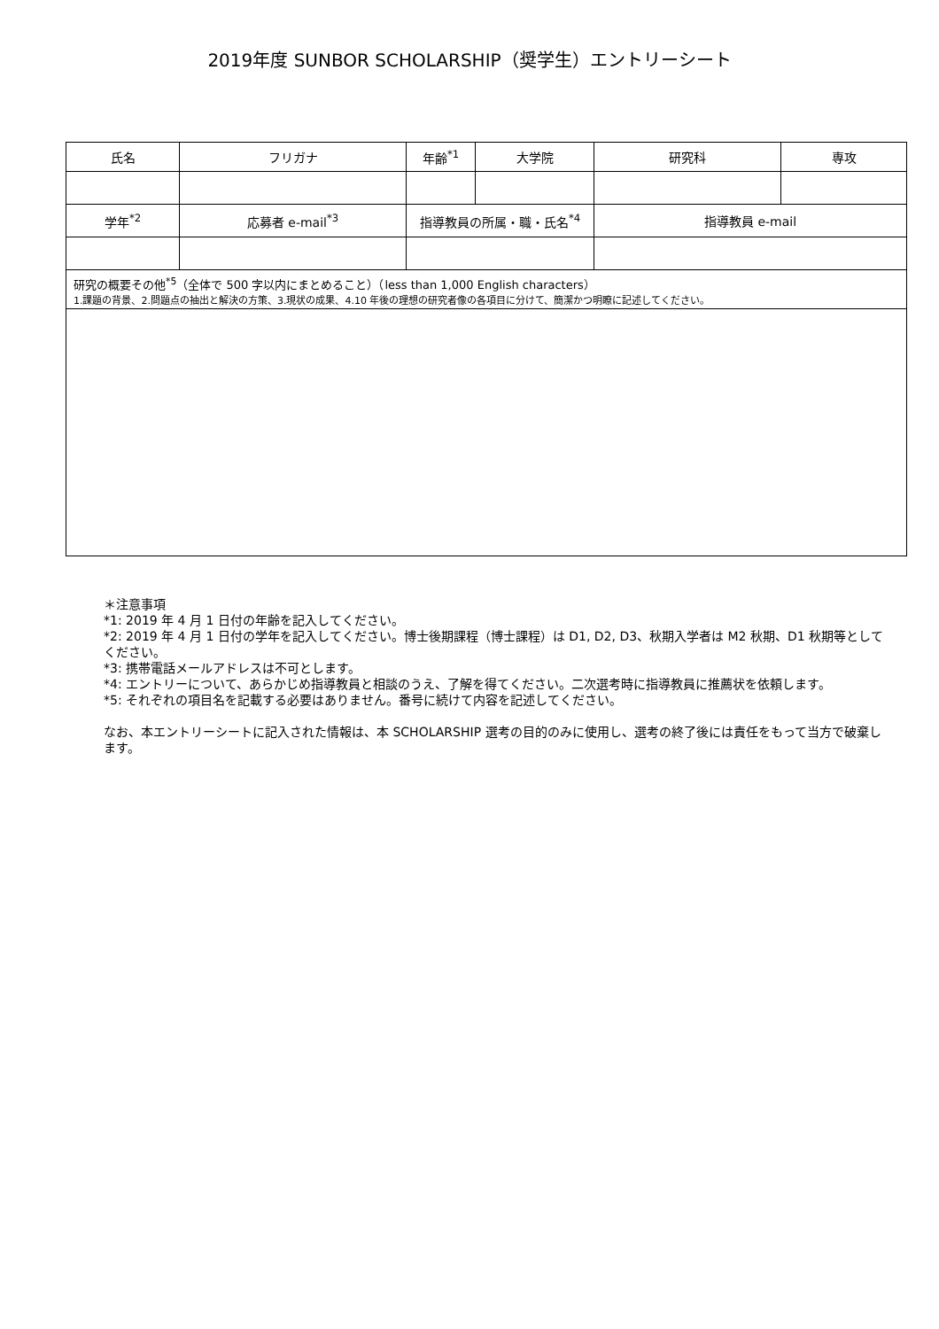2019年度 SUNBOR SCHOLARSHIP（奨学生）エントリーシート
| 氏名 | フリガナ | 年齢<sup>*1</sup> | 大学院 | 研究科 | 専攻 |
| --- | --- | --- | --- | --- | --- |
| 学年<sup>*2</sup> | 応募者 e-mail<sup>*3</sup> | 指導教員の所属・職・氏名<sup>*4</sup> | | 指導教員 e-mail | |
| 研究の概要その他<sup>*5</sup>（全体で 500 字以内にまとめること）（less than 1,000 English characters） 1.課題の背景、2.問題点の抽出と解決の方策、3.現状の成果、4.10 年後の理想の研究者像の各項目に分けて、簡潔かつ明瞭に記述してください。 | | | | | |
＊注意事項
*1: 2019 年 4 月 1 日付の年齢を記入してください。
*2: 2019 年 4 月 1 日付の学年を記入してください。博士後期課程（博士課程）は D1, D2, D3、秋期入学者は M2 秋期、D1 秋期等としてください。
*3: 携帯電話メールアドレスは不可とします。
*4: エントリーについて、あらかじめ指導教員と相談のうえ、了解を得てください。二次選考時に指導教員に推薦状を依頼します。
*5: それぞれの項目名を記載する必要はありません。番号に続けて内容を記述してください。
なお、本エントリーシートに記入された情報は、本 SCHOLARSHIP 選考の目的のみに使用し、選考の終了後には責任をもって当方で破棄します。